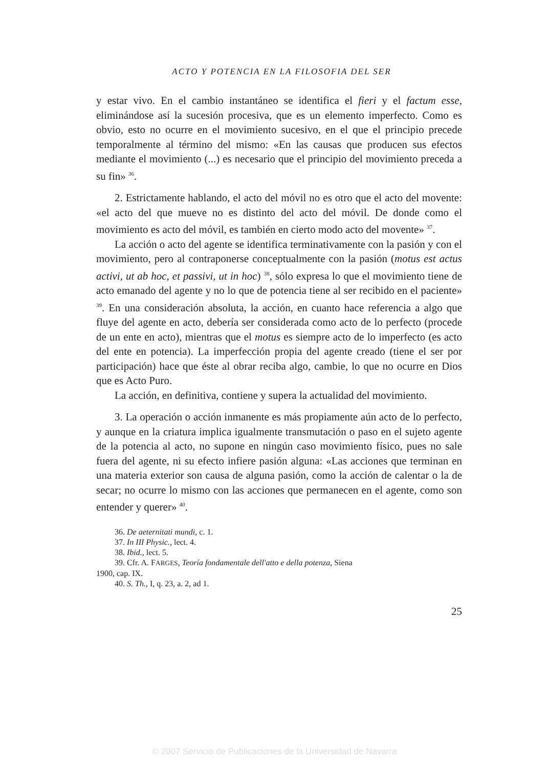ACTO Y POTENCIA EN LA FILOSOFIA DEL SER
y estar vivo. En el cambio instantáneo se identifica el fieri y el factum esse, eliminándose así la sucesión procesiva, que es un elemento imperfecto. Como es obvio, esto no ocurre en el movimiento sucesivo, en el que el principio precede temporalmente al término del mismo: «En las causas que producen sus efectos mediante el movimiento (...) es necesario que el principio del movimiento preceda a su fin» <sup>36</sup>.
2. Estrictamente hablando, el acto del móvil no es otro que el acto del movente: «el acto del que mueve no es distinto del acto del móvil. De donde como el movimiento es acto del móvil, es también en cierto modo acto del movente» <sup>37</sup>.
La acción o acto del agente se identifica terminativamente con la pasión y con el movimiento, pero al contraponerse conceptualmente con la pasión (motus est actus activi, ut ab hoc, et passivi, ut in hoc) <sup>38</sup>, sólo expresa lo que el movimiento tiene de acto emanado del agente y no lo que de potencia tiene al ser recibido en el paciente» <sup>39</sup>. En una consideración absoluta, la acción, en cuanto hace referencia a algo que fluye del agente en acto, debería ser considerada como acto de lo perfecto (procede de un ente en acto), mientras que el motus es siempre acto de lo imperfecto (es acto del ente en potencia). La imperfección propia del agente creado (tiene el ser por participación) hace que éste al obrar reciba algo, cambie, lo que no ocurre en Dios que es Acto Puro.
La acción, en definitiva, contiene y supera la actualidad del movimiento.
3. La operación o acción inmanente es más propiamente aún acto de lo perfecto, y aunque en la criatura implica igualmente transmutación o paso en el sujeto agente de la potencia al acto, no supone en ningún caso movimiento físico, pues no sale fuera del agente, ni su efecto infiere pasión alguna: «Las acciones que terminan en una materia exterior son causa de alguna pasión, como la acción de calentar o la de secar; no ocurre lo mismo con las acciones que permanecen en el agente, como son entender y querer» <sup>40</sup>.
36. De aeternitati mundi, c. 1.
37. In III Physic., lect. 4.
38. Ibid., lect. 5.
39. Cfr. A. FARGES, Teoría fondamentale dell'atto e della potenza, Siena
1900, cap. IX.
40. S. Th., I, q. 23, a. 2, ad 1.
25
© 2007 Servicio de Publicaciones de la Universidad de Navarra